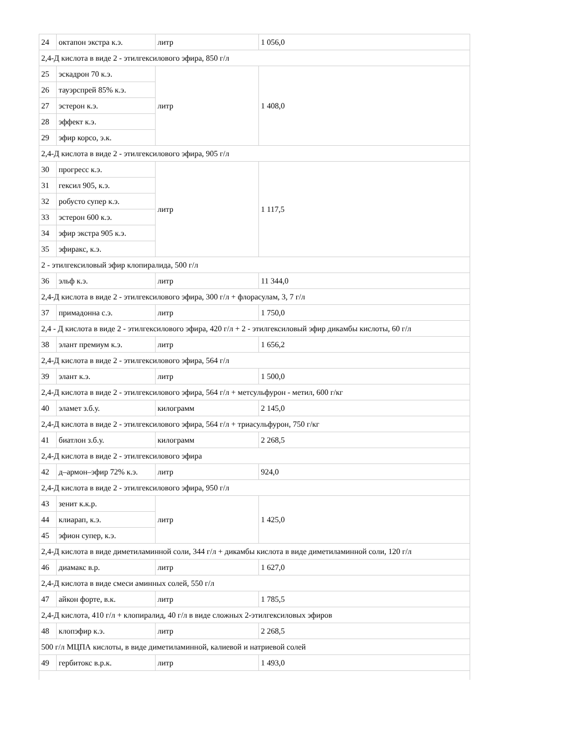| 24 | октапон экстра к.э. | литр | 1 056,0 |
| 2,4-Д кислота в виде 2 - этилгексилового эфира, 850 г/л | | | |
| 25 | эскадрон 70 к.э. | литр | 1 408,0 |
| 26 | тауэрспрей 85% к.э. | | |
| 27 | эстерон к.э. | | |
| 28 | эффект к.э. | | |
| 29 | эфир корсо, э.к. | | |
| 2,4-Д кислота в виде 2 - этилгексилового эфира, 905 г/л | | | |
| 30 | прогресс к.э. | литр | 1 117,5 |
| 31 | гексил 905, к.э. | | |
| 32 | робусто супер к.э. | | |
| 33 | эстерон 600 к.э. | | |
| 34 | эфир экстра 905 к.э. | | |
| 35 | эфиракс, к.э. | | |
| 2 - этилгексиловый эфир клопиралида, 500 г/л | | | |
| 36 | эльф к.э. | литр | 11 344,0 |
| 2,4-Д кислота в виде 2 - этилгексилового эфира, 300 г/л + флорасулам, 3, 7 г/л | | | |
| 37 | примадонна с.э. | литр | 1 750,0 |
| 2,4 - Д кислота в виде 2 - этилгексилового эфира, 420 г/л + 2 - этилгексиловый эфир дикамбы кислоты, 60 г/л | | | |
| 38 | элант премиум к.э. | литр | 1 656,2 |
| 2,4-Д кислота в виде 2 - этилгексилового эфира, 564 г/л | | | |
| 39 | элант к.э. | литр | 1 500,0 |
| 2,4-Д кислота в виде 2 - этилгексилового эфира, 564 г/л + метсульфурон - метил, 600 г/кг | | | |
| 40 | эламет з.б.у. | килограмм | 2 145,0 |
| 2,4-Д кислота в виде 2 - этилгексилового эфира, 564 г/л + триасульфурон, 750 г/кг | | | |
| 41 | биатлон з.б.у. | килограмм | 2 268,5 |
| 2,4-Д кислота в виде 2 - этилгексилового эфира | | | |
| 42 | д–армон–эфир 72% к.э. | литр | 924,0 |
| 2,4-Д кислота в виде 2 - этилгексилового эфира, 950 г/л | | | |
| 43 | зенит к.к.р. | литр | 1 425,0 |
| 44 | клиарап, к.э. | | |
| 45 | эфион супер, к.э. | | |
| 2,4-Д кислота в виде диметиламинной соли, 344 г/л + дикамбы кислота в виде диметиламинной соли, 120 г/л | | | |
| 46 | диамакс в.р. | литр | 1 627,0 |
| 2,4-Д кислота в виде смеси аминных солей, 550 г/л | | | |
| 47 | айкон форте, в.к. | литр | 1 785,5 |
| 2,4-Д кислота, 410 г/л + клопиралид, 40 г/л в виде сложных 2-этилгексиловых эфиров | | | |
| 48 | клопэфир к.э. | литр | 2 268,5 |
| 500 г/л МЦПА кислоты, в виде диметиламинной, калиевой и натриевой солей | | | |
| 49 | гербитокс в.р.к. | литр | 1 493,0 |